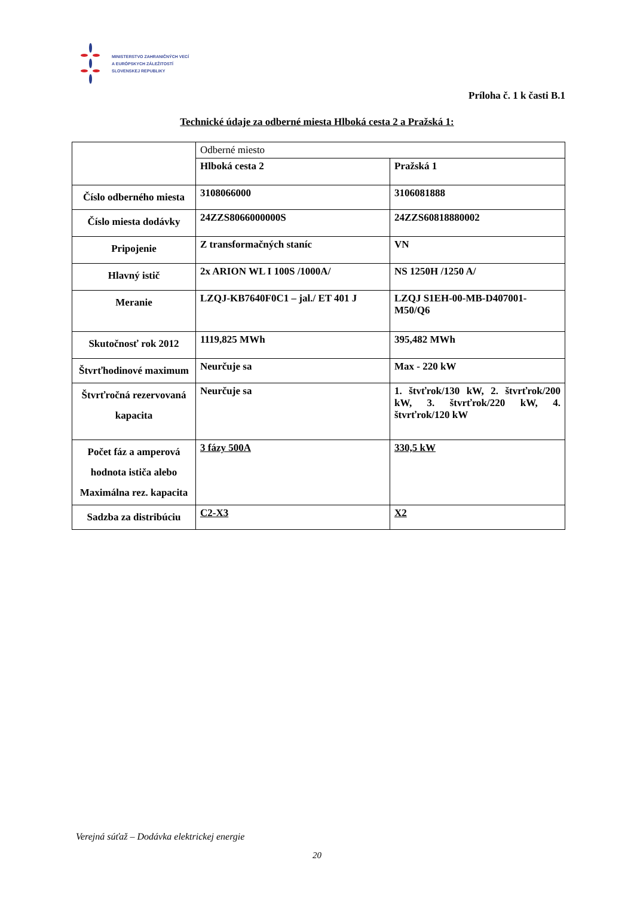MINISTERSTVO ZAHRANIČNÝCH VECÍ
A EURÓPSKYCH ZÁLEŽITOSTÍ
SLOVENSKEJ REPUBLIKY
Príloha č. 1 k časti B.1
Technické údaje za odberné miesta Hlboká cesta 2 a Pražská 1:
| | Odberné miesto | |
| | Hlboká cesta 2 | Pražská 1 |
| Číslo odberného miesta | 3108066000 | 3106081888 |
| Číslo miesta dodávky | 24ZZS8066000000S | 24ZZS60818880002 |
| Pripojenie | Z transformačných staníc | VN |
| Hlavný istič | 2x ARION WL I 100S /1000A/ | NS 1250H /1250 A/ |
| Meranie | LZQJ-KB7640F0C1 – jal./ ET 401 J | LZQJ S1EH-00-MB-D407001-M50/Q6 |
| Skutočnosť rok 2012 | 1119,825 MWh | 395,482 MWh |
| Štvrťhodinové maximum | Neurčuje sa | Max - 220 kW |
| Štvrťročná rezervovaná kapacita | Neurčuje sa | 1. štvťrok/130 kW, 2. štvrťrok/200 kW, 3. štvrťrok/220 kW, 4. štvrťrok/120 kW |
| Počet fáz a amperová hodnota ističa alebo Maximálna rez. kapacita | 3 fázy 500A | 330,5 kW |
| Sadzba za distribúciu | C2-X3 | X2 |
Verejná súťaž – Dodávka elektrickej energie
20